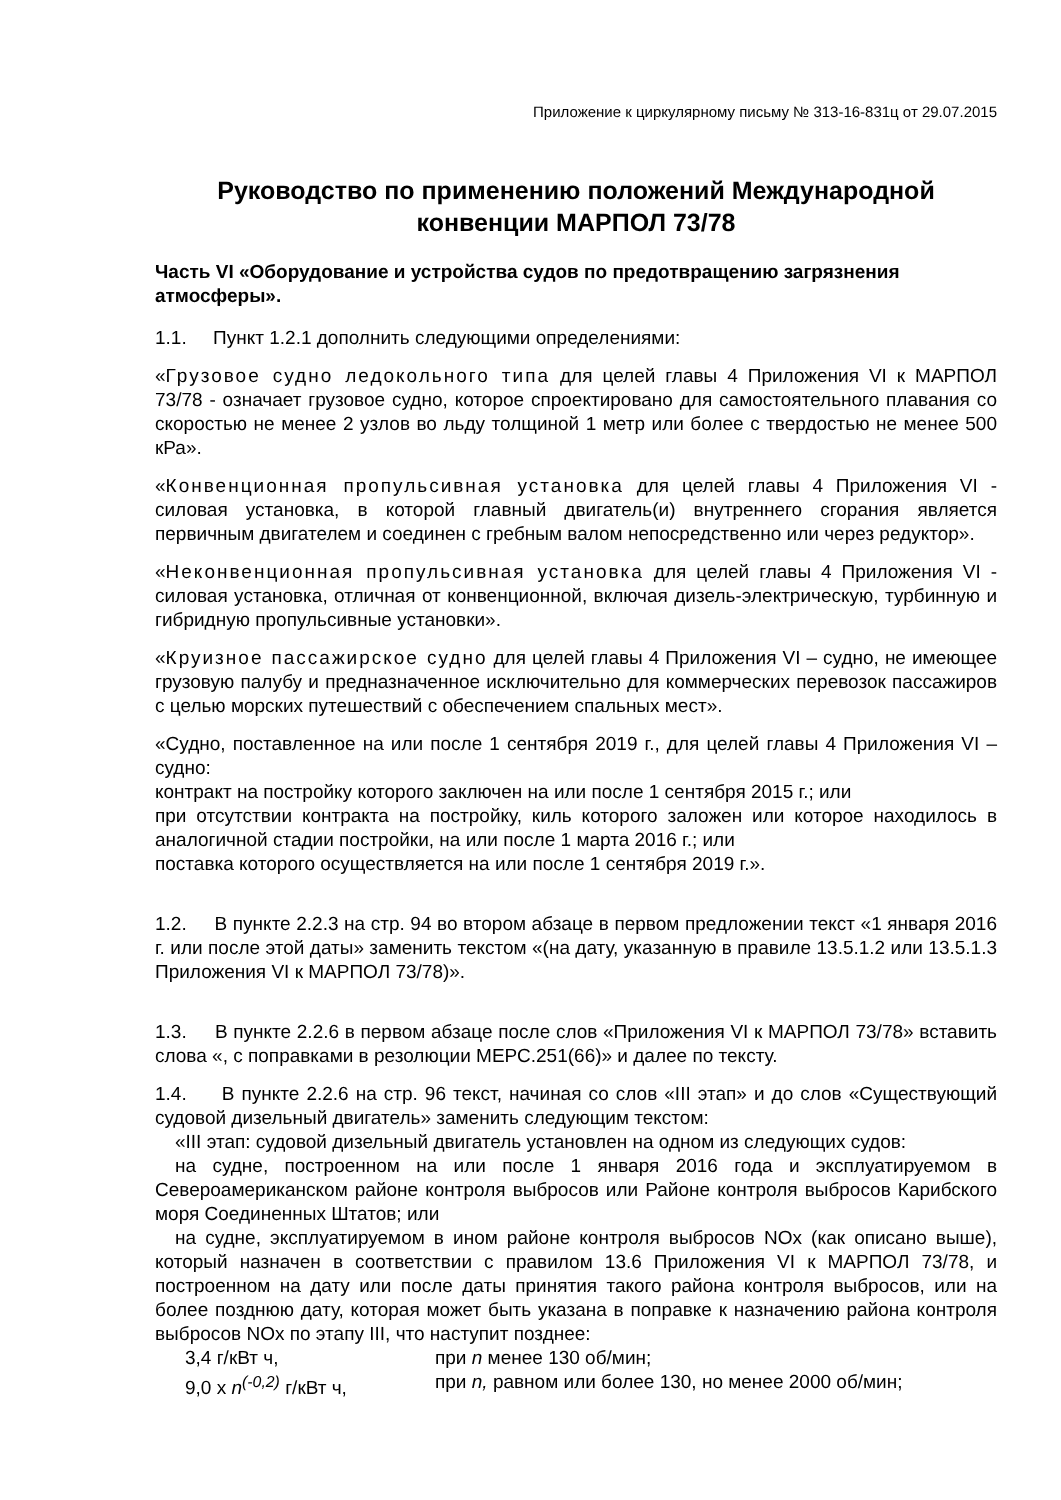Приложение к циркулярному письму № 313-16-831ц от 29.07.2015
Руководство по применению положений Международной конвенции МАРПОЛ 73/78
Часть VI «Оборудование и устройства судов по предотвращению загрязнения атмосферы».
1.1. Пункт 1.2.1 дополнить следующими определениями:
«Грузовое судно ледокольного типа для целей главы 4 Приложения VI к МАРПОЛ 73/78 - означает грузовое судно, которое спроектировано для самостоятельного плавания со скоростью не менее 2 узлов во льду толщиной 1 метр или более с твердостью не менее 500 кРа».
«Конвенционная пропульсивная установка для целей главы 4 Приложения VI - силовая установка, в которой главный двигатель(и) внутреннего сгорания является первичным двигателем и соединен с гребным валом непосредственно или через редуктор».
«Неконвенционная пропульсивная установка для целей главы 4 Приложения VI - силовая установка, отличная от конвенционной, включая дизель-электрическую, турбинную и гибридную пропульсивные установки».
«Круизное пассажирское судно для целей главы 4 Приложения VI – судно, не имеющее грузовую палубу и предназначенное исключительно для коммерческих перевозок пассажиров с целью морских путешествий с обеспечением спальных мест».
«Судно, поставленное на или после 1 сентября 2019 г., для целей главы 4 Приложения VI –судно:
контракт на постройку которого заключен на или после 1 сентября 2015 г.; или
при отсутствии контракта на постройку, киль которого заложен или которое находилось в аналогичной стадии постройки, на или после 1 марта 2016 г.; или
поставка которого осуществляется на или после 1 сентября 2019 г.».
1.2. В пункте 2.2.3 на стр. 94 во втором абзаце в первом предложении текст «1 января 2016 г. или после этой даты» заменить текстом «(на дату, указанную в правиле 13.5.1.2 или 13.5.1.3 Приложения VI к МАРПОЛ 73/78)».
1.3. В пункте 2.2.6 в первом абзаце после слов «Приложения VI к МАРПОЛ 73/78» вставить слова «, с поправками в резолюции МЕРС.251(66)» и далее по тексту.
1.4. В пункте 2.2.6 на стр. 96 текст, начиная со слов «III этап» и до слов «Существующий судовой дизельный двигатель» заменить следующим текстом:
«III этап: судовой дизельный двигатель установлен на одном из следующих судов:
на судне, построенном на или после 1 января 2016 года и эксплуатируемом в Североамериканском районе контроля выбросов или Районе контроля выбросов Карибского моря Соединенных Штатов; или
на судне, эксплуатируемом в ином районе контроля выбросов NOx (как описано выше), который назначен в соответствии с правилом 13.6 Приложения VI к МАРПОЛ 73/78, и построенном на дату или после даты принятия такого района контроля выбросов, или на более позднюю дату, которая может быть указана в поправке к назначению района контроля выбросов NOx по этапу III, что наступит позднее:
3,4 г/кВт ч, при n менее 130 об/мин;
9,0 x n<sup>(-0,2)</sup> г/кВт ч, при n, равном или более 130, но менее 2000 об/мин;